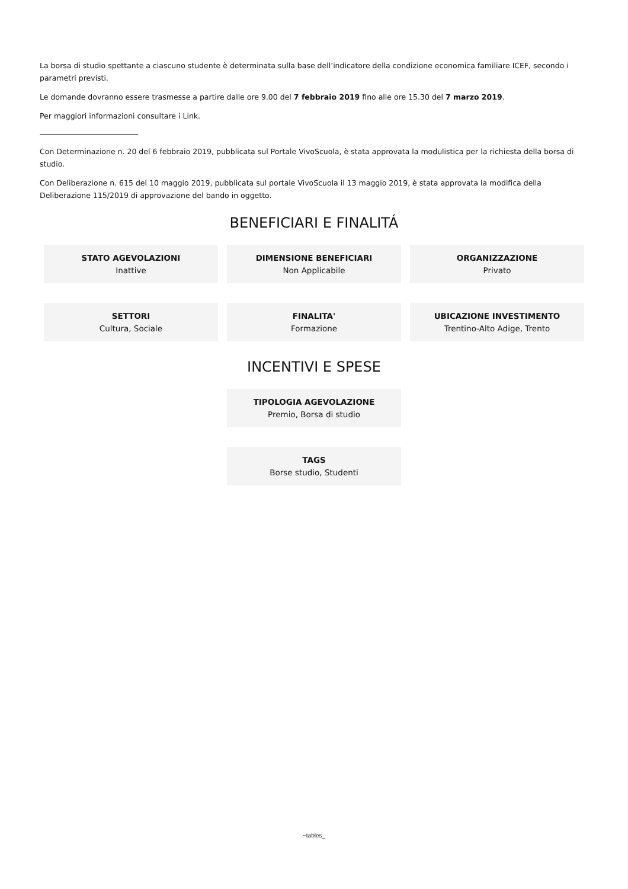La borsa di studio spettante a ciascuno studente è determinata sulla base dell’indicatore della condizione economica familiare ICEF, secondo i parametri previsti.
Le domande dovranno essere trasmesse a partire dalle ore 9.00 del 7 febbraio 2019 fino alle ore 15.30 del 7 marzo 2019.
Per maggiori informazioni consultare i Link.
Con Determinazione n. 20 del 6 febbraio 2019, pubblicata sul Portale VivoScuola, è stata approvata la modulistica per la richiesta della borsa di studio.
Con Deliberazione n. 615 del 10 maggio 2019, pubblicata sul portale VivoScuola il 13 maggio 2019, è stata approvata la modifica della Deliberazione 115/2019 di approvazione del bando in oggetto.
BENEFICIARI E FINALITÁ
STATO AGEVOLAZIONI
Inattive
DIMENSIONE BENEFICIARI
Non Applicabile
ORGANIZZAZIONE
Privato
SETTORI
Cultura, Sociale
FINALITA'
Formazione
UBICAZIONE INVESTIMENTO
Trentino-Alto Adige, Trento
INCENTIVI E SPESE
TIPOLOGIA AGEVOLAZIONE
Premio, Borsa di studio
TAGS
Borse studio, Studenti
~tables_